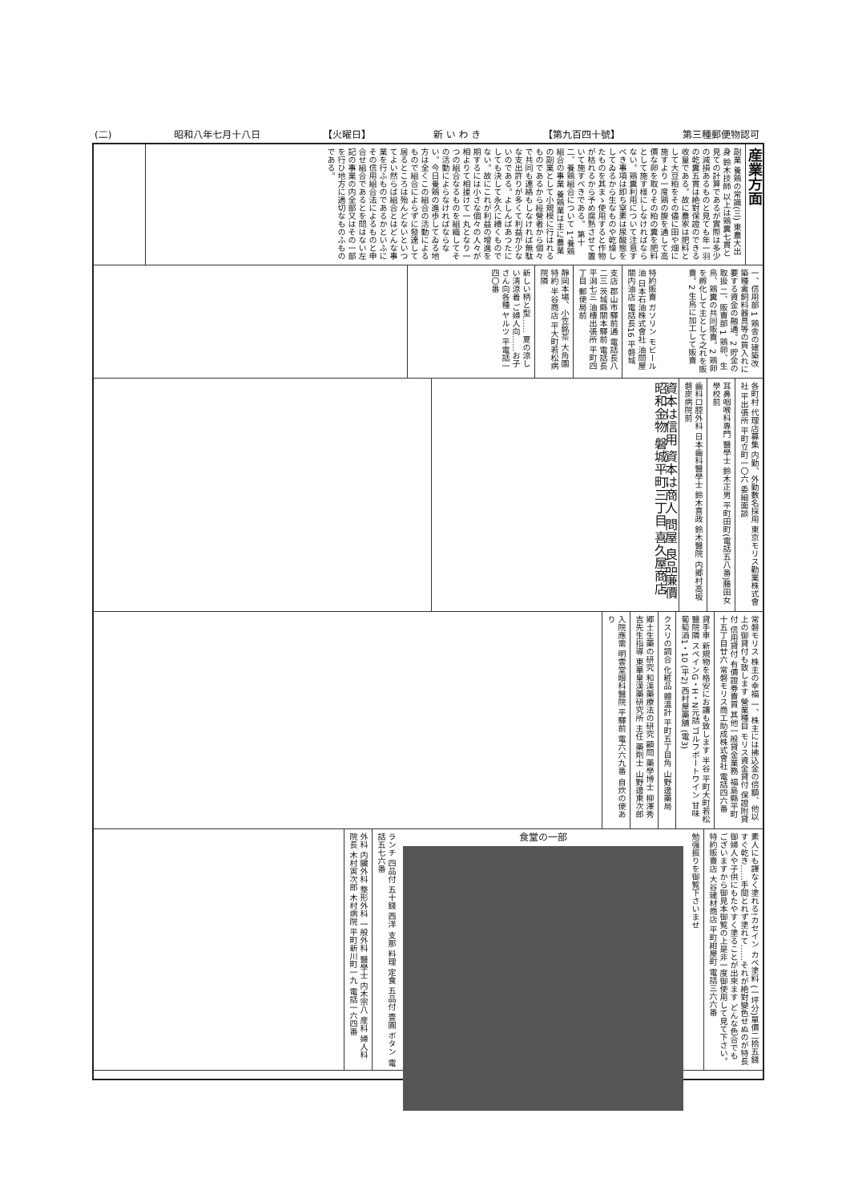(二) 昭和八年七月十八日 【火曜日】 新 い わ き 【第九百四十號】 第三種郵便物認可
産業方面
副業 養鶏の常識(三) 東農大出身 鈴木技師 以上は鶏糞七貫と見ての計算であるが實際は多少の減損あるものと見ても年一羽の乾糞五貫は絶對保證のできる收量である。故に農家は肥料として大豆粕をその儘に田や畑に施すより一度鶏の腹を通して高價な卵を取りその粕の糞を肥料として施す樣にしなければならない。鶏糞利用について注意すべき事項は即ち窒素は尿酸態をしてゐるから生なものや乾燥したものを其まゝ使用すると作物が枯れるから予め腐熟させて置いて施すべきである。 第十二、養鶏組合について 1、養鶏組合の事業 養鶏業は主に農業の副業として小規模に行はれるものであるから經營者から個々で共同も連絡もしなければ無駄な支出許りが多くて利益が少ないのである。よしんばあつたにしても決して永久に續くものでない。故にこれが利益の增進を期するには小さな個々の人々が相よりて相援けて一丸となり一つの組合なるものを組織してその活動によらなければならない。今日養鶏の進歩してゐる地方は全くこの組合の活動によるもので組合によらずに發達して居るところは殆んどないといつてよい然らば組合とはどんな事業を行ふものであるかといふにその信用組合法によるものと申合せ組合であるとを問はない左記の事業の内全部又はその一部を行ひ地方に適切なものふものである。
一、信用部 1 鶏舎の建築改築種禽飼料器具等の買入れに要する資金の融通。2 貯金の取扱 二、販賣部 1 鶏卵、生鳥、鶏糞の共同販賣。2 鶏卵を孵化して主として之れを販賣。2 生鳥に加工して販賣
特約販賣 ガソリン モビール油 日本石油株式會社 油問屋 關内油店 電話長16 平磐城
支店 郡山市驛前通 電話長八二三 茨城縣關本驛前 電話長平潟七三 油槽出張所 平町四丁目 郵便局前
靜岡本場、小笠銘茶 大角園特約 半谷商店 平大町若松病院隣
新しい柄と型…… 夏の涼しい清涼着 ご婦人向……お子さん向各種 ヤルツ 平電話一四〇番
各町村 代理店募集 内勤、外勤數名採用 東京モリス勸業株式會社 平出張所 平町立町一〇六 委細面談
耳鼻咽喉科專門 醫學士 鈴木正男 平町田町(電話五八番)藤田女學校前
齒科口腔外科 日本齒科醫學士 鈴木喜政 鈴木醫院 内郷村高坂磐炭病院前
資本は信用 資本は商人 問屋 良品廉價 昭和金物 磐城平町三丁目 喜久屋商店
常磐モリス 株主の幸福 一、株主には拂込金の倍額、他以上の御貸付も致します 營業種目 モリス資金貸付 保證附貸付 信用貸付 有價證券賣買 其他一般貸金業務 福島縣平町十五丁目廿六 常磐モリス商工助成株式會社 電話四六番
貸手車 新規物を格安にお讓も致します 半谷 平町大町若松醫院隣 スペインG・H・N元詰 ゴルフポートワイン 甘味葡萄酒1・10 (平2) 西村屋藥舖 (電3)
クスリの調合 化粧品 體溫計 平町五丁目角 山野邊藥局
郷土生藥の研究 和漢藥療法の研究 顧問 藥學博士 柳澤秀吉先生指導 東華皇漢藥研究所 主任 藥劑士 山野邊東次郎
入院應需 明雲堂眼科醫院 平驛前 電六六九番 自炊の便あり
素人にも譯なく塗れる!カセイン カベ塗料 (一坪分)單價二拾五錢 すぐ乾き……手間とれず塗れて……それが絶對變色せぬのが特長 御婦人や子供にもたやすく塗ることが出來ます どんな色合でもございますから御見本御覧の上是非一度御使用して見て下さい。 特約販賣店 大谷建材商店 平町紺屋町 電話三六六番
勉强振りを御覧下さいませ
食堂の一部
ランチ 四品付 五十錢 西洋 支那 料理 定食 五品付 壹圓 ボタン 電話五七六番
外科 内臟外科 整形外科 一般外科 醫學士 内木宗八 産科 婦人科 院長 木村寅次郎 木村病院 平町新川町一九 電話一六四番